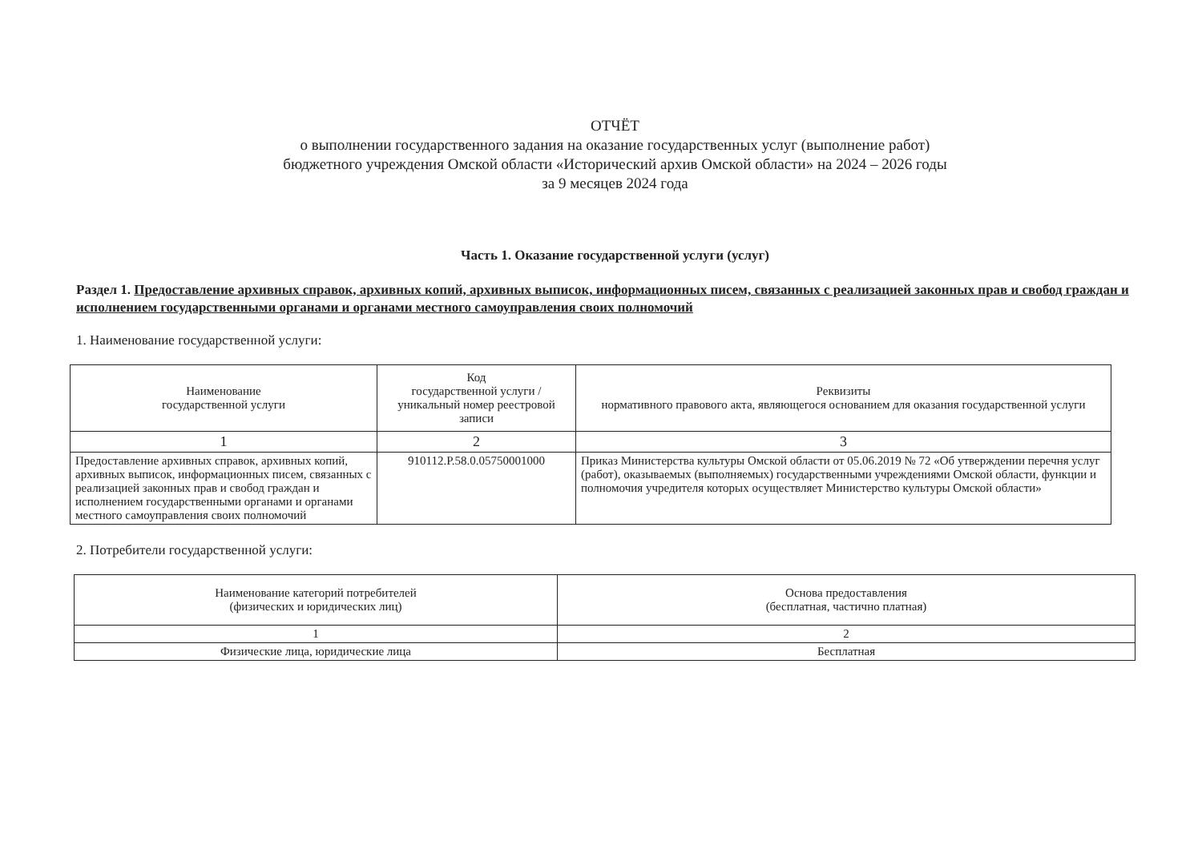ОТЧЁТ
о выполнении государственного задания на оказание государственных услуг (выполнение работ)
бюджетного учреждения Омской области «Исторический архив Омской области» на 2024 – 2026 годы
за 9 месяцев 2024 года
Часть 1. Оказание государственной услуги (услуг)
Раздел 1. Предоставление архивных справок, архивных копий, архивных выписок, информационных писем, связанных с реализацией законных прав и свобод граждан и исполнением государственными органами и органами местного самоуправления своих полномочий
1. Наименование государственной услуги:
| Наименование государственной услуги | Код государственной услуги / уникальный номер реестровой записи | Реквизиты нормативного правового акта, являющегося основанием для оказания государственной услуги |
| --- | --- | --- |
| 1 | 2 | 3 |
| Предоставление архивных справок, архивных копий, архивных выписок, информационных писем, связанных с реализацией законных прав и свобод граждан и исполнением государственными органами и органами местного самоуправления своих полномочий | 910112.Р.58.0.05750001000 | Приказ Министерства культуры Омской области от 05.06.2019 № 72 «Об утверждении перечня услуг (работ), оказываемых (выполняемых) государственными учреждениями Омской области, функции и полномочия учредителя которых осуществляет Министерство культуры Омской области» |
2. Потребители государственной услуги:
| Наименование категорий потребителей (физических и юридических лиц) | Основа предоставления (бесплатная, частично платная) |
| --- | --- |
| 1 | 2 |
| Физические лица, юридические лица | Бесплатная |